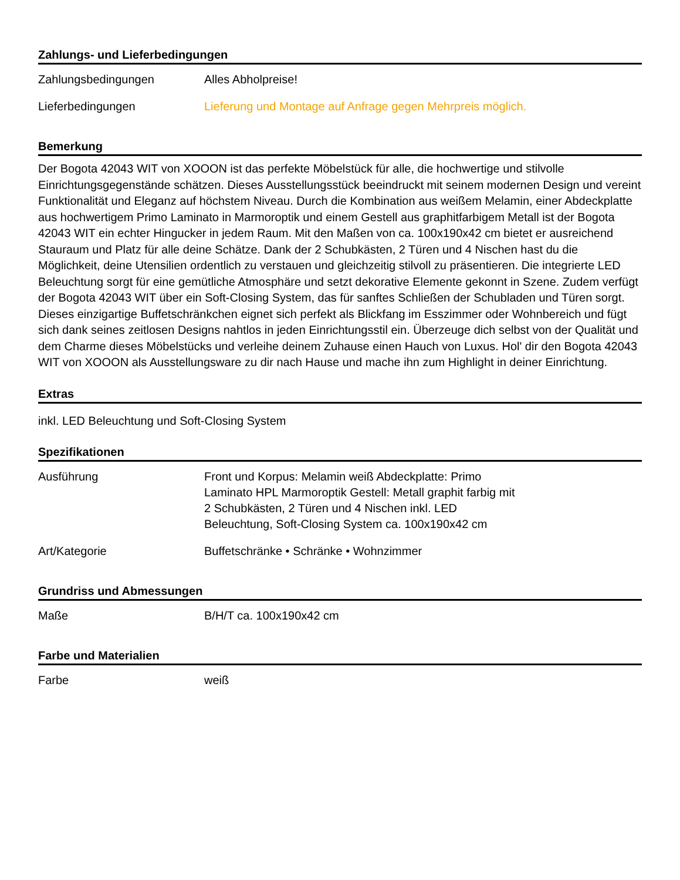Zahlungs- und Lieferbedingungen
| Zahlungsbedingungen | Alles Abholpreise! |
| Lieferbedingungen | Lieferung und Montage auf Anfrage gegen Mehrpreis möglich. |
Bemerkung
Der Bogota 42043 WIT von XOOON ist das perfekte Möbelstück für alle, die hochwertige und stilvolle Einrichtungsgegenstände schätzen. Dieses Ausstellungsstück beeindruckt mit seinem modernen Design und vereint Funktionalität und Eleganz auf höchstem Niveau. Durch die Kombination aus weißem Melamin, einer Abdeckplatte aus hochwertigem Primo Laminato in Marmoroptik und einem Gestell aus graphitfarbigem Metall ist der Bogota 42043 WIT ein echter Hingucker in jedem Raum. Mit den Maßen von ca. 100x190x42 cm bietet er ausreichend Stauraum und Platz für alle deine Schätze. Dank der 2 Schubkästen, 2 Türen und 4 Nischen hast du die Möglichkeit, deine Utensilien ordentlich zu verstauen und gleichzeitig stilvoll zu präsentieren. Die integrierte LED Beleuchtung sorgt für eine gemütliche Atmosphäre und setzt dekorative Elemente gekonnt in Szene. Zudem verfügt der Bogota 42043 WIT über ein Soft-Closing System, das für sanftes Schließen der Schubladen und Türen sorgt. Dieses einzigartige Buffetschränkchen eignet sich perfekt als Blickfang im Esszimmer oder Wohnbereich und fügt sich dank seines zeitlosen Designs nahtlos in jeden Einrichtungsstil ein. Überzeuge dich selbst von der Qualität und dem Charme dieses Möbelstücks und verleihe deinem Zuhause einen Hauch von Luxus. Hol' dir den Bogota 42043 WIT von XOOON als Ausstellungsware zu dir nach Hause und mache ihn zum Highlight in deiner Einrichtung.
Extras
inkl. LED Beleuchtung und Soft-Closing System
Spezifikationen
| Ausführung | Front und Korpus: Melamin weiß Abdeckplatte: Primo Laminato HPL Marmoroptik Gestell: Metall graphit farbig mit 2 Schubkästen, 2 Türen und 4 Nischen inkl. LED Beleuchtung, Soft-Closing System ca. 100x190x42 cm |
| Art/Kategorie | Buffetschränke • Schränke • Wohnzimmer |
Grundriss und Abmessungen
| Maße | B/H/T ca. 100x190x42 cm |
Farbe und Materialien
| Farbe | weiß |